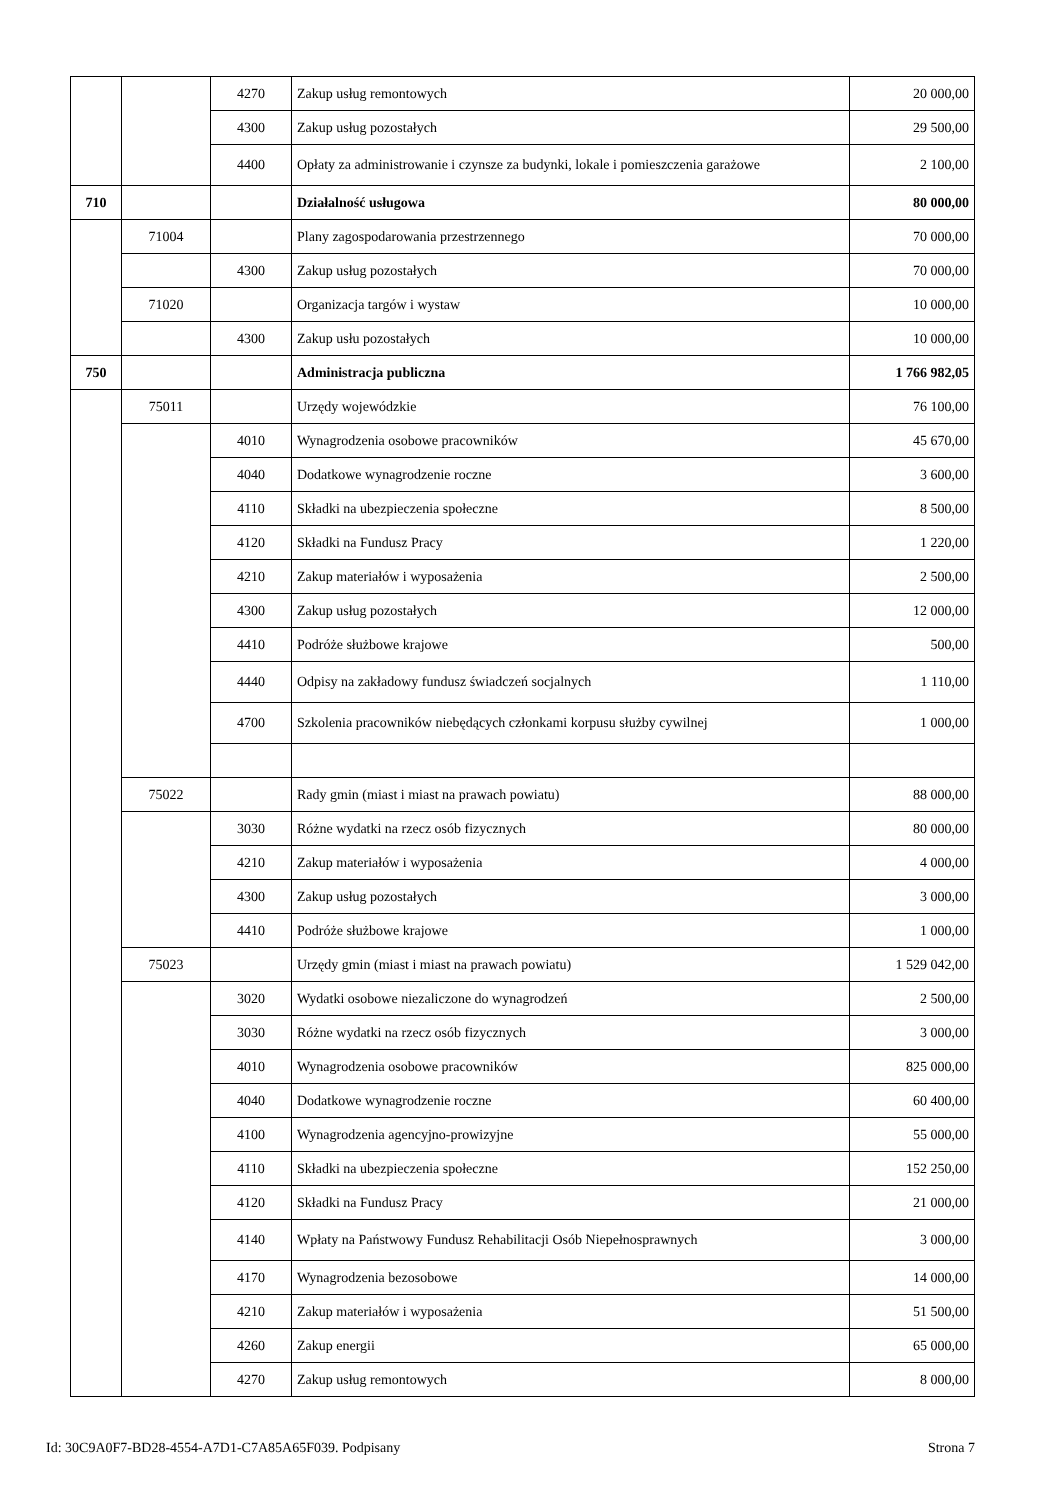| | | 4270 | Zakup usług remontowych | 20 000,00 |
| | | 4300 | Zakup usług pozostałych | 29 500,00 |
| | | 4400 | Opłaty za administrowanie i czynsze za budynki, lokale i pomieszczenia garażowe | 2 100,00 |
| 710 | | | Działalność usługowa | 80 000,00 |
| | 71004 | | Plany zagospodarowania przestrzennego | 70 000,00 |
| | | 4300 | Zakup usług pozostałych | 70 000,00 |
| | 71020 | | Organizacja targów i wystaw | 10 000,00 |
| | | 4300 | Zakup usłu pozostałych | 10 000,00 |
| 750 | | | Administracja publiczna | 1 766 982,05 |
| | 75011 | | Urzędy wojewódzkie | 76 100,00 |
| | | 4010 | Wynagrodzenia osobowe pracowników | 45 670,00 |
| | | 4040 | Dodatkowe wynagrodzenie roczne | 3 600,00 |
| | | 4110 | Składki na ubezpieczenia społeczne | 8 500,00 |
| | | 4120 | Składki na Fundusz Pracy | 1 220,00 |
| | | 4210 | Zakup materiałów i wyposażenia | 2 500,00 |
| | | 4300 | Zakup usług pozostałych | 12 000,00 |
| | | 4410 | Podróże służbowe krajowe | 500,00 |
| | | 4440 | Odpisy na zakładowy fundusz świadczeń socjalnych | 1 110,00 |
| | | 4700 | Szkolenia pracowników niebędących członkami korpusu służby cywilnej | 1 000,00 |
| | 75022 | | Rady gmin (miast i miast na prawach powiatu) | 88 000,00 |
| | | 3030 | Różne wydatki na rzecz osób fizycznych | 80 000,00 |
| | | 4210 | Zakup materiałów i wyposażenia | 4 000,00 |
| | | 4300 | Zakup usług pozostałych | 3 000,00 |
| | | 4410 | Podróże służbowe krajowe | 1 000,00 |
| | 75023 | | Urzędy gmin (miast i miast na prawach powiatu) | 1 529 042,00 |
| | | 3020 | Wydatki osobowe niezaliczone do wynagrodzeń | 2 500,00 |
| | | 3030 | Różne wydatki na rzecz osób fizycznych | 3 000,00 |
| | | 4010 | Wynagrodzenia osobowe pracowników | 825 000,00 |
| | | 4040 | Dodatkowe wynagrodzenie roczne | 60 400,00 |
| | | 4100 | Wynagrodzenia agencyjno-prowizyjne | 55 000,00 |
| | | 4110 | Składki na ubezpieczenia społeczne | 152 250,00 |
| | | 4120 | Składki na Fundusz Pracy | 21 000,00 |
| | | 4140 | Wpłaty na Państwowy Fundusz Rehabilitacji Osób Niepełnosprawnych | 3 000,00 |
| | | 4170 | Wynagrodzenia bezosobowe | 14 000,00 |
| | | 4210 | Zakup materiałów i wyposażenia | 51 500,00 |
| | | 4260 | Zakup energii | 65 000,00 |
| | | 4270 | Zakup usług remontowych | 8 000,00 |
Id: 30C9A0F7-BD28-4554-A7D1-C7A85A65F039. Podpisany Strona 7